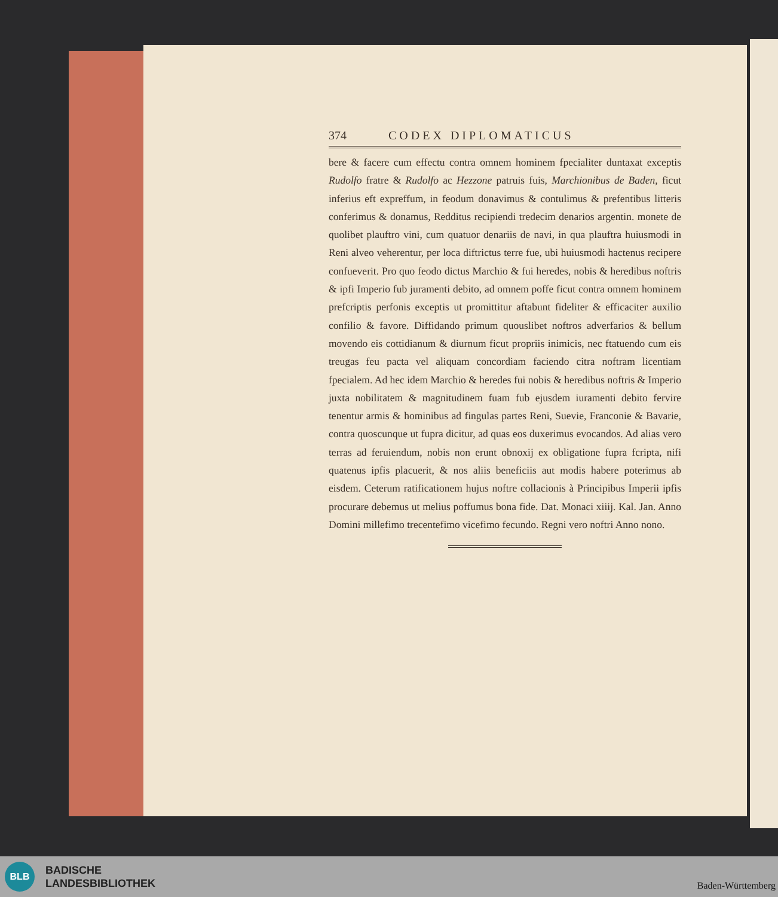374 CODEX DIPLOMATICUS
bere & facere cum effectu contra omnem hominem fpecialiter duntaxat exceptis Rudolfo fratre & Rudolfo ac Hezzone patruis fuis, Marchionibus de Baden, ficut inferius eft expreffum, in feodum donavimus & contulimus & prefentibus litteris conferimus & donamus, Redditus recipiendi tredecim denarios argentin. monete de quolibet plauftro vini, cum quatuor denariis de navi, in qua plauftra huiusmodi in Reni alveo veherentur, per loca diftrictus terre fue, ubi huiusmodi hactenus recipere confueverit. Pro quo feodo dictus Marchio & fui heredes, nobis & heredibus noftris & ipfi Imperio fub juramenti debito, ad omnem poffe ficut contra omnem hominem prefcriptis perfonis exceptis ut promittitur aftabunt fideliter & efficaciter auxilio confilio & favore. Diffidando primum quouslibet noftros adverfarios & bellum movendo eis cottidianum & diurnum ficut propriis inimicis, nec ftatuendo cum eis treugas feu pacta vel aliquam concordiam faciendo citra noftram licentiam fpecialem. Ad hec idem Marchio & heredes fui nobis & heredibus noftris & Imperio juxta nobilitatem & magnitudinem fuam fub ejusdem iuramenti debito fervire tenentur armis & hominibus ad fingulas partes Reni, Suevie, Franconie & Bavarie, contra quoscunque ut fupra dicitur, ad quas eos duxerimus evocandos. Ad alias vero terras ad feruiendum, nobis non erunt obnoxij ex obligatione fupra fcripta, nifi quatenus ipfis placuerit, & nos aliis beneficiis aut modis habere poterimus ab eisdem. Ceterum ratificationem hujus noftre collacionis à Principibus Imperii ipfis procurare debemus ut melius poffumus bona fide. Dat. Monaci xiiij. Kal. Jan. Anno Domini millefimo trecentefimo vicefimo fecundo. Regni vero noftri Anno nono.
BLB
BADISCHE
LANDESBIBLIOTHEK
Baden-Württemberg